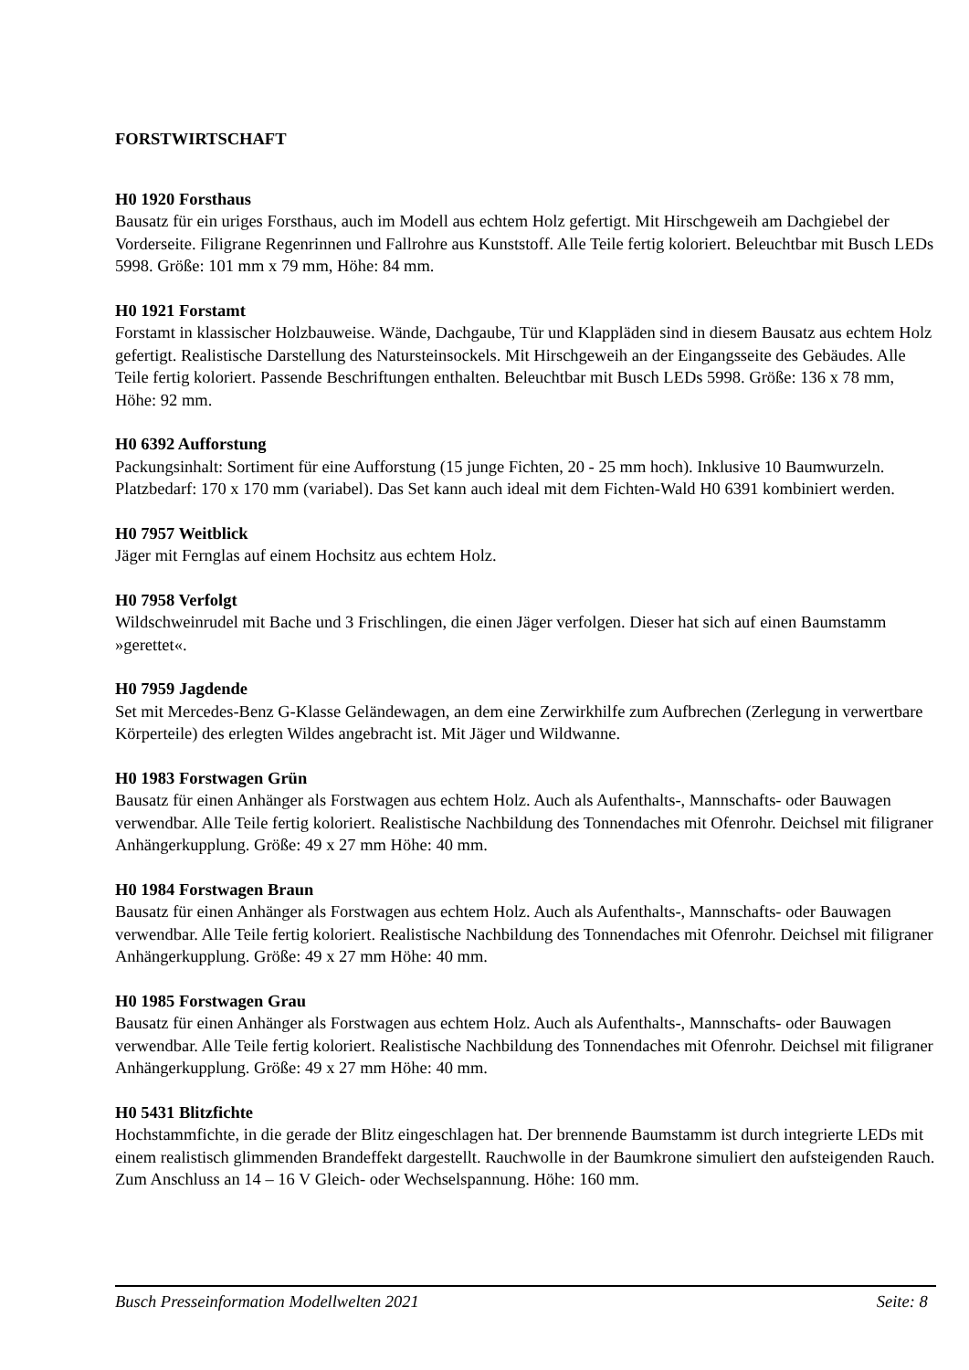FORSTWIRTSCHAFT
H0 1920 Forsthaus
Bausatz für ein uriges Forsthaus, auch im Modell aus echtem Holz gefertigt. Mit Hirschgeweih am Dachgiebel der Vorderseite. Filigrane Regenrinnen und Fallrohre aus Kunststoff. Alle Teile fertig koloriert. Beleuchtbar mit Busch LEDs 5998. Größe: 101 mm x 79 mm, Höhe: 84 mm.
H0 1921 Forstamt
Forstamt in klassischer Holzbauweise. Wände, Dachgaube, Tür und Klappläden sind in diesem Bausatz aus echtem Holz gefertigt. Realistische Darstellung des Natursteinsockels. Mit Hirschgeweih an der Eingangsseite des Gebäudes. Alle Teile fertig koloriert. Passende Beschriftungen enthalten. Beleuchtbar mit Busch LEDs 5998. Größe: 136 x 78 mm, Höhe: 92 mm.
H0 6392 Aufforstung
Packungsinhalt: Sortiment für eine Aufforstung (15 junge Fichten, 20 - 25 mm hoch). Inklusive 10 Baumwurzeln. Platzbedarf: 170 x 170 mm (variabel). Das Set kann auch ideal mit dem Fichten-Wald H0 6391 kombiniert werden.
H0 7957 Weitblick
Jäger mit Fernglas auf einem Hochsitz aus echtem Holz.
H0 7958 Verfolgt
Wildschweinrudel mit Bache und 3 Frischlingen, die einen Jäger verfolgen. Dieser hat sich auf einen Baumstamm »gerettet«.
H0 7959 Jagdende
Set mit Mercedes-Benz G-Klasse Geländewagen, an dem eine Zerwirkhilfe zum Aufbrechen (Zerlegung in verwertbare Körperteile) des erlegten Wildes angebracht ist. Mit Jäger und Wildwanne.
H0 1983 Forstwagen Grün
Bausatz für einen Anhänger als Forstwagen aus echtem Holz. Auch als Aufenthalts-, Mannschafts- oder Bauwagen verwendbar. Alle Teile fertig koloriert. Realistische Nachbildung des Tonnendaches mit Ofenrohr. Deichsel mit filigraner Anhängerkupplung. Größe: 49 x 27 mm Höhe: 40 mm.
H0 1984 Forstwagen Braun
Bausatz für einen Anhänger als Forstwagen aus echtem Holz. Auch als Aufenthalts-, Mannschafts- oder Bauwagen verwendbar. Alle Teile fertig koloriert. Realistische Nachbildung des Tonnendaches mit Ofenrohr. Deichsel mit filigraner Anhängerkupplung. Größe: 49 x 27 mm Höhe: 40 mm.
H0 1985 Forstwagen Grau
Bausatz für einen Anhänger als Forstwagen aus echtem Holz. Auch als Aufenthalts-, Mannschafts- oder Bauwagen verwendbar. Alle Teile fertig koloriert. Realistische Nachbildung des Tonnendaches mit Ofenrohr. Deichsel mit filigraner Anhängerkupplung. Größe: 49 x 27 mm Höhe: 40 mm.
H0 5431 Blitzfichte
Hochstammfichte, in die gerade der Blitz eingeschlagen hat. Der brennende Baumstamm ist durch integrierte LEDs mit einem realistisch glimmenden Brandeffekt dargestellt. Rauchwolle in der Baumkrone simuliert den aufsteigenden Rauch. Zum Anschluss an 14 – 16 V Gleich- oder Wechselspannung. Höhe: 160 mm.
Busch Presseinformation Modellwelten 2021 Seite: 8